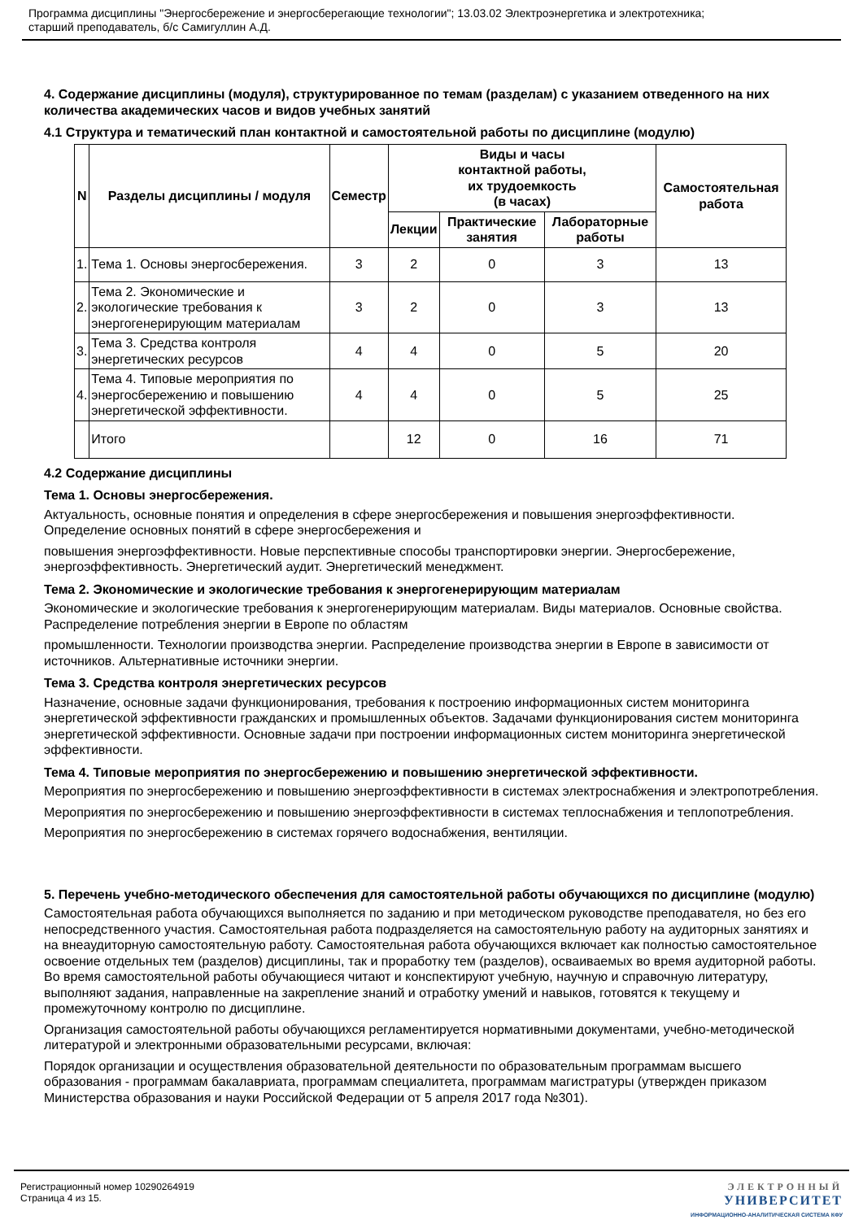Программа дисциплины "Энергосбережение и энергосберегающие технологии"; 13.03.02 Электроэнергетика и электротехника;
старший преподаватель, б/с Самигуллин А.Д.
4. Содержание дисциплины (модуля), структурированное по темам (разделам) с указанием отведенного на них количества академических часов и видов учебных занятий
4.1 Структура и тематический план контактной и самостоятельной работы по дисциплине (модулю)
| N | Разделы дисциплины / модуля | Семестр | Виды и часы контактной работы, их трудоемкость (в часах) | | | Самостоятельная работа |
| --- | --- | --- | --- | --- | --- | --- |
| | | | Лекции | Практические занятия | Лабораторные работы | |
| 1. | Тема 1. Основы энергосбережения. | 3 | 2 | 0 | 3 | 13 |
| 2. | Тема 2. Экономические и экологические требования к энергогенерирующим материалам | 3 | 2 | 0 | 3 | 13 |
| 3. | Тема 3. Средства контроля энергетических ресурсов | 4 | 4 | 0 | 5 | 20 |
| 4. | Тема 4. Типовые мероприятия по энергосбережению и повышению энергетической эффективности. | 4 | 4 | 0 | 5 | 25 |
| | Итого | | 12 | 0 | 16 | 71 |
4.2 Содержание дисциплины
Тема 1. Основы энергосбережения.
Актуальность, основные понятия и определения в сфере энергосбережения и повышения энергоэффективности. Определение основных понятий в сфере энергосбережения и
повышения энергоэффективности. Новые перспективные способы транспортировки энергии. Энергосбережение, энергоэффективность. Энергетический аудит. Энергетический менеджмент.
Тема 2. Экономические и экологические требования к энергогенерирующим материалам
Экономические и экологические требования к энергогенерирующим материалам. Виды материалов. Основные свойства. Распределение потребления энергии в Европе по областям
промышленности. Технологии производства энергии. Распределение производства энергии в Европе в зависимости от источников. Альтернативные источники энергии.
Тема 3. Средства контроля энергетических ресурсов
Назначение, основные задачи функционирования, требования к построению информационных систем мониторинга энергетической эффективности гражданских и промышленных объектов. Задачами функционирования систем мониторинга энергетической эффективности. Основные задачи при построении информационных систем мониторинга энергетической эффективности.
Тема 4. Типовые мероприятия по энергосбережению и повышению энергетической эффективности.
Мероприятия по энергосбережению и повышению энергоэффективности в системах электроснабжения и электропотребления.
Мероприятия по энергосбережению и повышению энергоэффективности в системах теплоснабжения и теплопотребления.
Мероприятия по энергосбережению в системах горячего водоснабжения, вентиляции.
5. Перечень учебно-методического обеспечения для самостоятельной работы обучающихся по дисциплине (модулю)
Самостоятельная работа обучающихся выполняется по заданию и при методическом руководстве преподавателя, но без его непосредственного участия. Самостоятельная работа подразделяется на самостоятельную работу на аудиторных занятиях и на внеаудиторную самостоятельную работу. Самостоятельная работа обучающихся включает как полностью самостоятельное освоение отдельных тем (разделов) дисциплины, так и проработку тем (разделов), осваиваемых во время аудиторной работы. Во время самостоятельной работы обучающиеся читают и конспектируют учебную, научную и справочную литературу, выполняют задания, направленные на закрепление знаний и отработку умений и навыков, готовятся к текущему и промежуточному контролю по дисциплине.
Организация самостоятельной работы обучающихся регламентируется нормативными документами, учебно-методической литературой и электронными образовательными ресурсами, включая:
Порядок организации и осуществления образовательной деятельности по образовательным программам высшего образования - программам бакалавриата, программам специалитета, программам магистратуры (утвержден приказом Министерства образования и науки Российской Федерации от 5 апреля 2017 года №301).
Регистрационный номер 10290264919
Страница 4 из 15.
ЭЛЕКТРОННЫЙ
УНИВЕРСИТЕТ
ИНФОРМАЦИОННО-АНАЛИТИЧЕСКАЯ СИСТЕМА КФУ